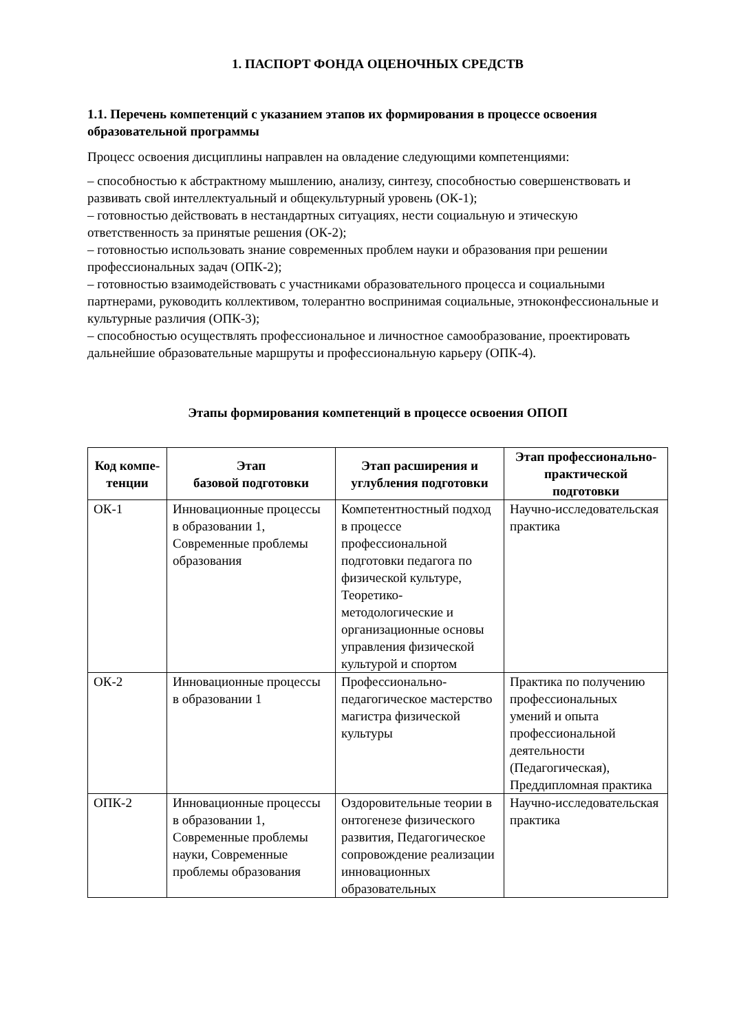1. ПАСПОРТ ФОНДА ОЦЕНОЧНЫХ СРЕДСТВ
1.1. Перечень компетенций с указанием этапов их формирования в процессе освоения образовательной программы
Процесс освоения дисциплины направлен на овладение следующими компетенциями:
– способностью к абстрактному мышлению, анализу, синтезу, способностью совершенствовать и развивать свой интеллектуальный и общекультурный уровень (ОК-1);
– готовностью действовать в нестандартных ситуациях, нести социальную и этическую ответственность за принятые решения (ОК-2);
– готовностью использовать знание современных проблем науки и образования при решении профессиональных задач (ОПК-2);
– готовностью взаимодействовать с участниками образовательного процесса и социальными партнерами, руководить коллективом, толерантно воспринимая социальные, этноконфессиональные и культурные различия (ОПК-3);
– способностью осуществлять профессиональное и личностное самообразование, проектировать дальнейшие образовательные маршруты и профессиональную карьеру (ОПК-4).
Этапы формирования компетенций в процессе освоения ОПОП
| Код компе-тенции | Этап базовой подготовки | Этап расширения и углубления подготовки | Этап профессионально-практической подготовки |
| --- | --- | --- | --- |
| ОК-1 | Инновационные процессы в образовании 1, Современные проблемы образования | Компетентностный подход в процессе профессиональной подготовки педагога по физической культуре, Теоретико-методологические и организационные основы управления физической культурой и спортом | Научно-исследовательская практика |
| ОК-2 | Инновационные процессы в образовании 1 | Профессионально-педагогическое мастерство магистра физической культуры | Практика по получению профессиональных умений и опыта профессиональной деятельности (Педагогическая), Преддипломная практика |
| ОПК-2 | Инновационные процессы в образовании 1, Современные проблемы науки, Современные проблемы образования | Оздоровительные теории в онтогенезе физического развития, Педагогическое сопровождение реализации инновационных образовательных | Научно-исследовательская практика |